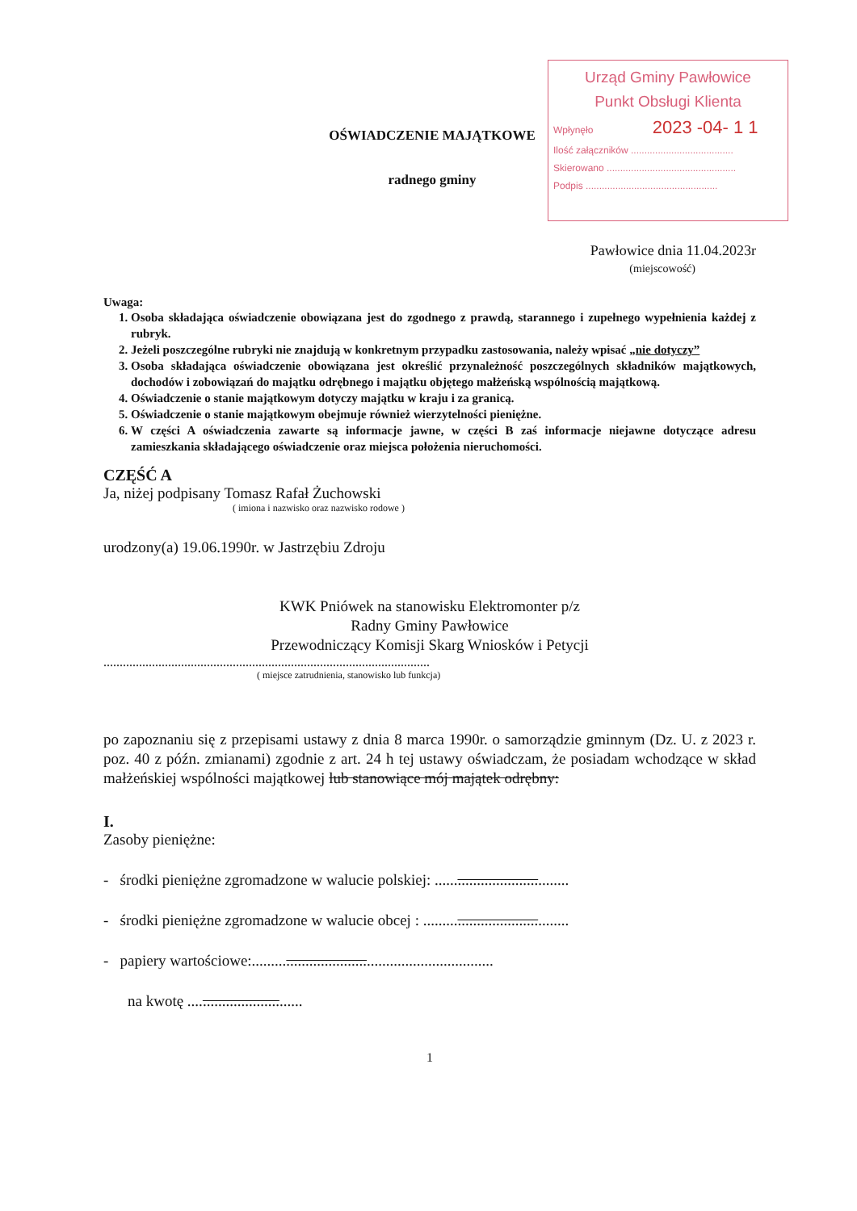Urząd Gminy Pawłowice
Punkt Obsługi Klienta
Wpłynęło 2023 -04- 1 1
Ilość załączników ......................................
Skierowano ................................................
Podpis .................................................
OŚWIADCZENIE MAJĄTKOWE
radnego gminy
Pawłowice dnia 11.04.2023r
(miejscowość)
Uwaga:
1. Osoba składająca oświadczenie obowiązana jest do zgodnego z prawdą, starannego i zupełnego wypełnienia każdej z rubryk.
2. Jeżeli poszczególne rubryki nie znajdują w konkretnym przypadku zastosowania, należy wpisać „nie dotyczy”
3. Osoba składająca oświadczenie obowiązana jest określić przynależność poszczególnych składników majątkowych, dochodów i zobowiązań do majątku odrębnego i majątku objętego małżeńską wspólnością majątkową.
4. Oświadczenie o stanie majątkowym dotyczy majątku w kraju i za granicą.
5. Oświadczenie o stanie majątkowym obejmuje również wierzytelności pieniężne.
6. W części A oświadczenia zawarte są informacje jawne, w części B zaś informacje niejawne dotyczące adresu zamieszkania składającego oświadczenie oraz miejsca położenia nieruchomości.
CZĘŚĆ A
Ja, niżej podpisany Tomasz Rafał Żuchowski
( imiona i nazwisko oraz nazwisko rodowe )
urodzony(a) 19.06.1990r. w Jastrzębiu Zdroju
KWK Pniówek na stanowisku Elektromonter p/z
Radny Gminy Pawłowice
Przewodniczący Komisji Skarg Wniosków i Petycji
.....................................................................................................
( miejsce zatrudnienia, stanowisko lub funkcja)
po zapoznaniu się z przepisami ustawy z dnia 8 marca 1990r. o samorządzie gminnym (Dz. U. z 2023 r. poz. 40 z późn. zmianami) zgodnie z art. 24 h tej ustawy oświadczam, że posiadam wchodzące w skład małżeńskiej wspólności majątkowej lub stanowiące mój majątek odrębny:
I.
Zasoby pieniężne:
- środki pieniężne zgromadzone w walucie polskiej: ...................................
- środki pieniężne zgromadzone w walucie obcej : ......................................
- papiery wartościowe:...............................................................
na kwotę ..............................
1